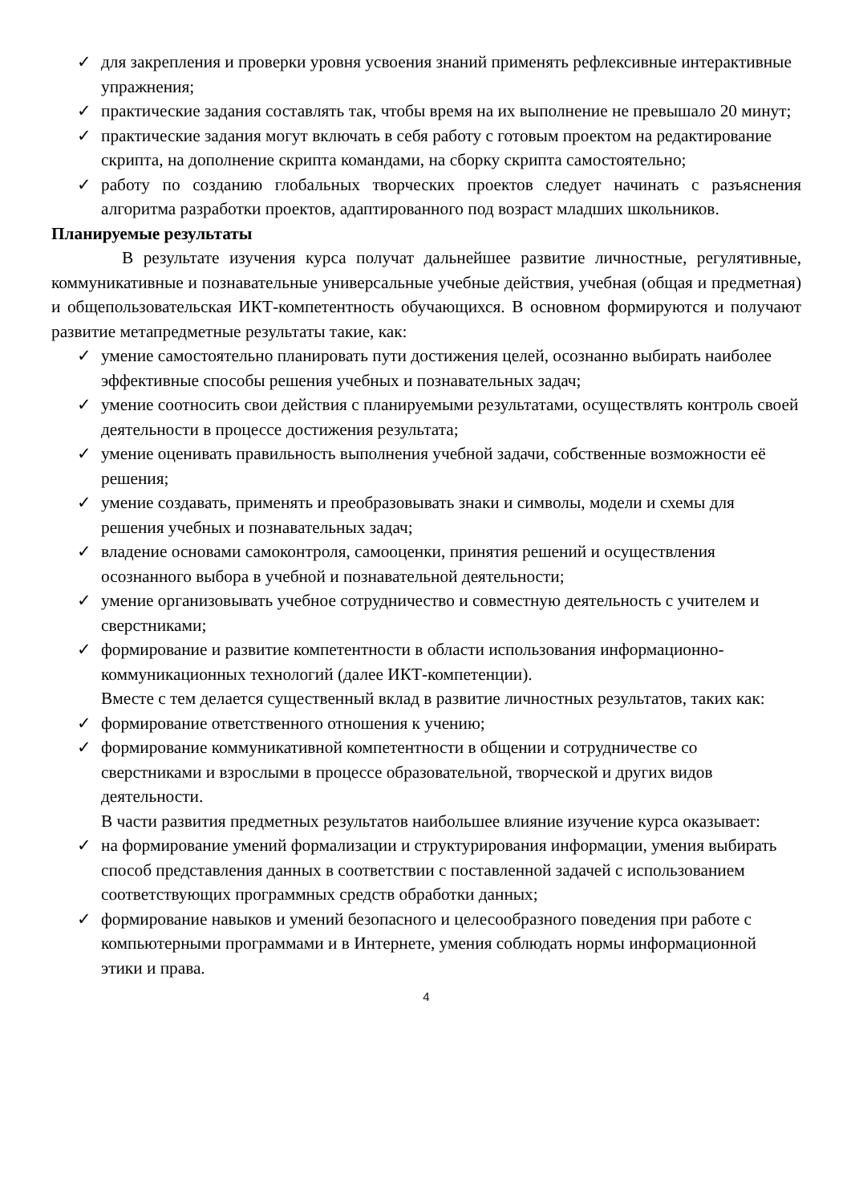✓ для закрепления и проверки уровня усвоения знаний применять рефлексивные интерактивные упражнения;
✓ практические задания составлять так, чтобы время на их выполнение не превышало 20 минут;
✓ практические задания могут включать в себя работу с готовым проектом на редактирование скрипта, на дополнение скрипта командами, на сборку скрипта самостоятельно;
✓ работу по созданию глобальных творческих проектов следует начинать с разъяснения алгоритма разработки проектов, адаптированного под возраст младших школьников.
Планируемые результаты
В результате изучения курса получат дальнейшее развитие личностные, регулятивные, коммуникативные и познавательные универсальные учебные действия, учебная (общая и предметная) и общепользовательская ИКТ-компетентность обучающихся. В основном формируются и получают развитие метапредметные результаты такие, как:
✓ умение самостоятельно планировать пути достижения целей, осознанно выбирать наиболее эффективные способы решения учебных и познавательных задач;
✓ умение соотносить свои действия с планируемыми результатами, осуществлять контроль своей деятельности в процессе достижения результата;
✓ умение оценивать правильность выполнения учебной задачи, собственные возможности её решения;
✓ умение создавать, применять и преобразовывать знаки и символы, модели и схемы для решения учебных и познавательных задач;
✓ владение основами самоконтроля, самооценки, принятия решений и осуществления осознанного выбора в учебной и познавательной деятельности;
✓ умение организовывать учебное сотрудничество и совместную деятельность с учителем и сверстниками;
✓ формирование и развитие компетентности в области использования информационно-коммуникационных технологий (далее ИКТ-компетенции).
Вместе с тем делается существенный вклад в развитие личностных результатов, таких как:
✓ формирование ответственного отношения к учению;
✓ формирование коммуникативной компетентности в общении и сотрудничестве со сверстниками и взрослыми в процессе образовательной, творческой и других видов деятельности.
В части развития предметных результатов наибольшее влияние изучение курса оказывает:
✓ на формирование умений формализации и структурирования информации, умения выбирать способ представления данных в соответствии с поставленной задачей с использованием соответствующих программных средств обработки данных;
✓ формирование навыков и умений безопасного и целесообразного поведения при работе с компьютерными программами и в Интернете, умения соблюдать нормы информационной этики и права.
4